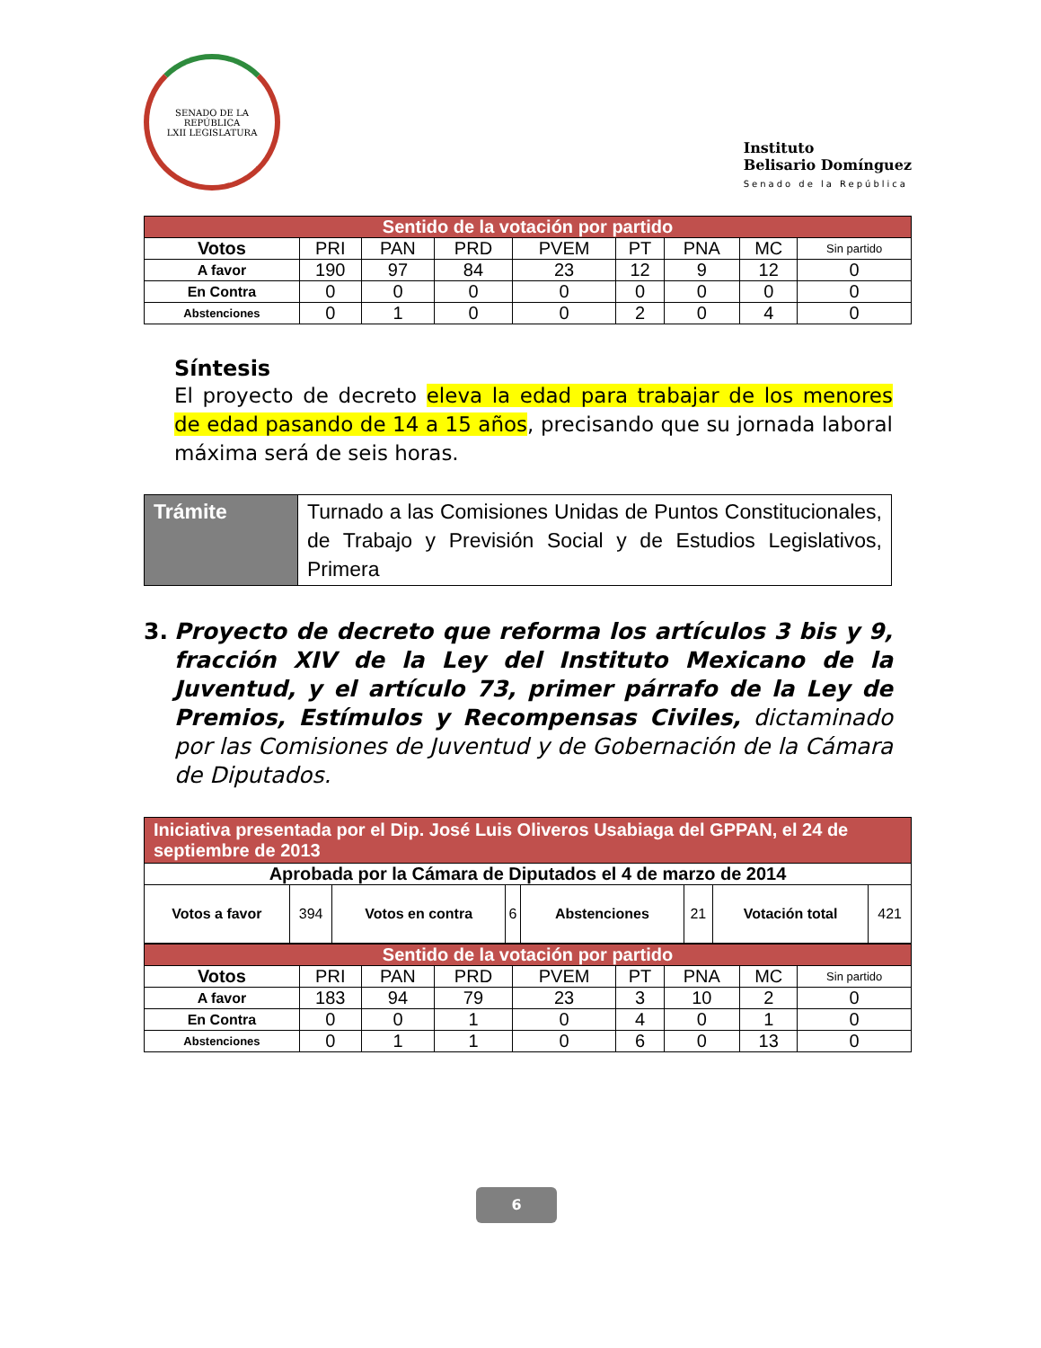SENADO DE LA REPÚBLICA
LXII LEGISLATURA
Instituto
Belisario Domínguez
Senado de la República
| Sentido de la votación por partido | | | | | | | | |
| --- | --- | --- | --- | --- | --- | --- | --- | --- |
| Votos | PRI | PAN | PRD | PVEM | PT | PNA | MC | Sin partido |
| A favor | 190 | 97 | 84 | 23 | 12 | 9 | 12 | 0 |
| En Contra | 0 | 0 | 0 | 0 | 0 | 0 | 0 | 0 |
| Abstenciones | 0 | 1 | 0 | 0 | 2 | 0 | 4 | 0 |
Síntesis
El proyecto de decreto eleva la edad para trabajar de los menores de edad pasando de 14 a 15 años, precisando que su jornada laboral máxima será de seis horas.
| Trámite | Turnado a las Comisiones Unidas de Puntos Constitucionales, de Trabajo y Previsión Social y de Estudios Legislativos, Primera |
3. Proyecto de decreto que reforma los artículos 3 bis y 9, fracción XIV de la Ley del Instituto Mexicano de la Juventud, y el artículo 73, primer párrafo de la Ley de Premios, Estímulos y Recompensas Civiles, dictaminado por las Comisiones de Juventud y de Gobernación de la Cámara de Diputados.
| Iniciativa presentada por el Dip. José Luis Oliveros Usabiaga del GPPAN, el 24 de septiembre de 2013 | | | | | | | |
| --- | --- | --- | --- | --- | --- | --- | --- |
| Aprobada por la Cámara de Diputados el 4 de marzo de 2014 | | | | | | | |
| Votos a favor | 394 | Votos en contra | 6 | Abstenciones | 21 | Votación total | 421 |
| Sentido de la votación por partido | | | | | | | | |
| --- | --- | --- | --- | --- | --- | --- | --- | --- |
| Votos | PRI | PAN | PRD | PVEM | PT | PNA | MC | Sin partido |
| A favor | 183 | 94 | 79 | 23 | 3 | 10 | 2 | 0 |
| En Contra | 0 | 0 | 1 | 0 | 4 | 0 | 1 | 0 |
| Abstenciones | 0 | 1 | 1 | 0 | 6 | 0 | 13 | 0 |
6